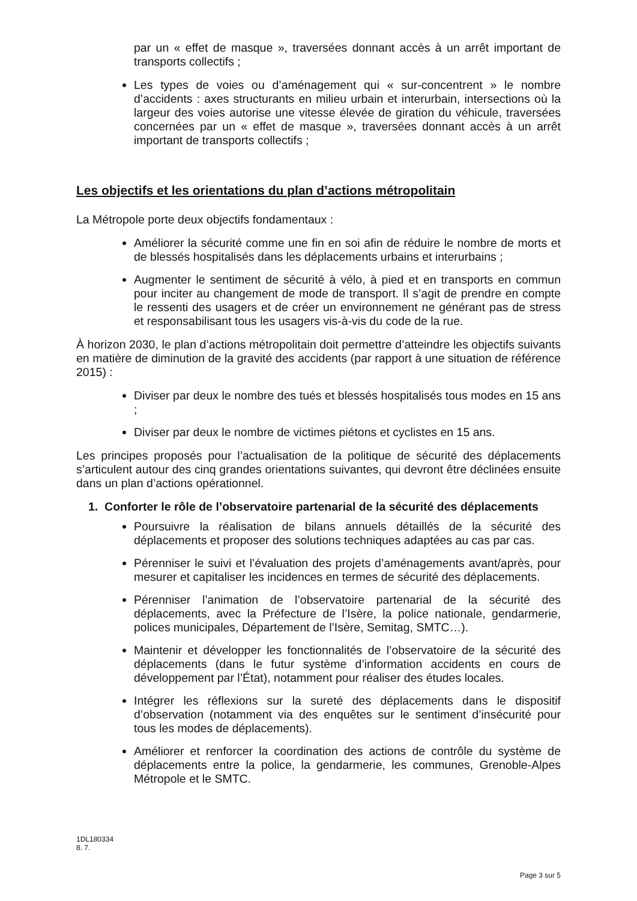par un « effet de masque », traversées donnant accès à un arrêt important de transports collectifs ;
Les types de voies ou d’aménagement qui « sur-concentrent » le nombre d’accidents : axes structurants en milieu urbain et interurbain, intersections où la largeur des voies autorise une vitesse élevée de giration du véhicule, traversées concernées par un « effet de masque », traversées donnant accès à un arrêt important de transports collectifs ;
Les objectifs et les orientations du plan d’actions métropolitain
La Métropole porte deux objectifs fondamentaux :
Améliorer la sécurité comme une fin en soi afin de réduire le nombre de morts et de blessés hospitalisés dans les déplacements urbains et interurbains ;
Augmenter le sentiment de sécurité à vélo, à pied et en transports en commun pour inciter au changement de mode de transport. Il s’agit de prendre en compte le ressenti des usagers et de créer un environnement ne générant pas de stress et responsabilisant tous les usagers vis-à-vis du code de la rue.
À horizon 2030, le plan d’actions métropolitain doit permettre d’atteindre les objectifs suivants en matière de diminution de la gravité des accidents (par rapport à une situation de référence 2015) :
Diviser par deux le nombre des tués et blessés hospitalisés tous modes en 15 ans ;
Diviser par deux le nombre de victimes piétons et cyclistes en 15 ans.
Les principes proposés pour l’actualisation de la politique de sécurité des déplacements s’articulent autour des cinq grandes orientations suivantes, qui devront être déclinées ensuite dans un plan d’actions opérationnel.
1. Conforter le rôle de l’observatoire partenarial de la sécurité des déplacements
Poursuivre la réalisation de bilans annuels détaillés de la sécurité des déplacements et proposer des solutions techniques adaptées au cas par cas.
Pérenniser le suivi et l’évaluation des projets d’aménagements avant/après, pour mesurer et capitaliser les incidences en termes de sécurité des déplacements.
Pérenniser l’animation de l’observatoire partenarial de la sécurité des déplacements, avec la Préfecture de l’Isère, la police nationale, gendarmerie, polices municipales, Département de l’Isère, Semitag, SMTC…).
Maintenir et développer les fonctionnalités de l’observatoire de la sécurité des déplacements (dans le futur système d’information accidents en cours de développement par l’État), notamment pour réaliser des études locales.
Intégrer les réflexions sur la sureté des déplacements dans le dispositif d’observation (notamment via des enquêtes sur le sentiment d’insécurité pour tous les modes de déplacements).
Améliorer et renforcer la coordination des actions de contrôle du système de déplacements entre la police, la gendarmerie, les communes, Grenoble-Alpes Métropole et le SMTC.
1DL180334
8. 7.
Page 3 sur 5